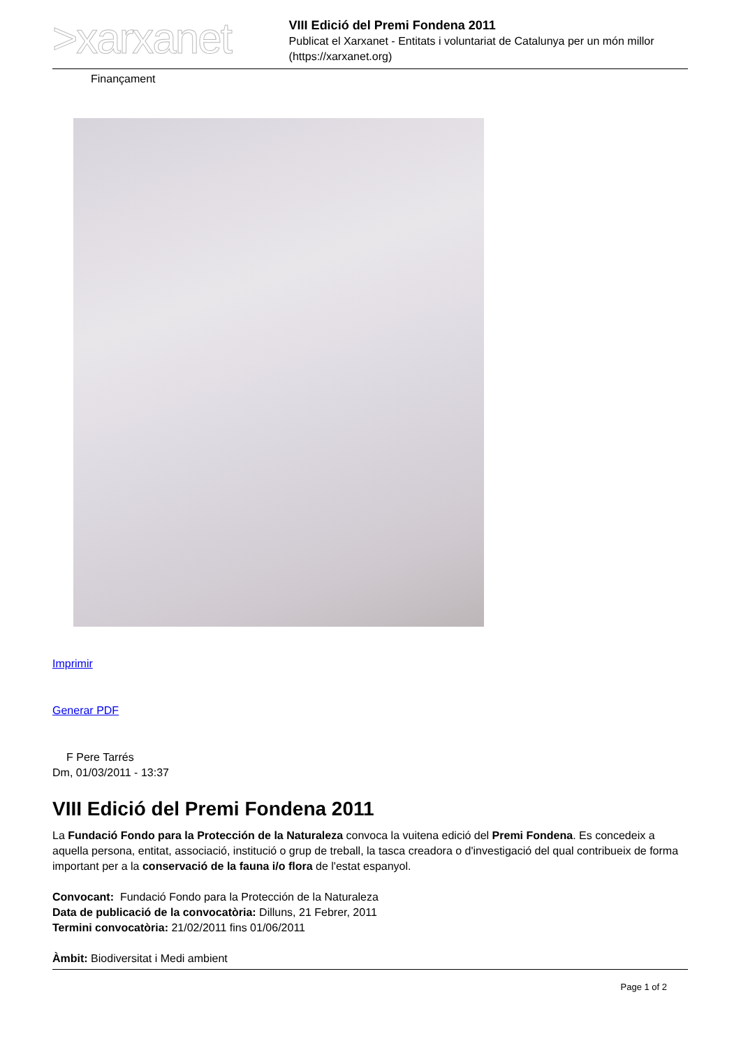>xarxanet
VIII Edició del Premi Fondena 2011
Publicat el Xarxanet - Entitats i voluntariat de Catalunya per un món millor (https://xarxanet.org)
Finançament
Imprimir
Generar PDF
F Pere Tarrés
Dm, 01/03/2011 - 13:37
VIII Edició del Premi Fondena 2011
La Fundació Fondo para la Protección de la Naturaleza convoca la vuitena edició del Premi Fondena. Es concedeix a aquella persona, entitat, associació, institució o grup de treball, la tasca creadora o d'investigació del qual contribueix de forma important per a la conservació de la fauna i/o flora de l'estat espanyol.
Convocant: Fundació Fondo para la Protección de la Naturaleza
Data de publicació de la convocatòria: Dilluns, 21 Febrer, 2011
Termini convocatòria: 21/02/2011 fins 01/06/2011
Àmbit: Biodiversitat i Medi ambient
Page 1 of 2